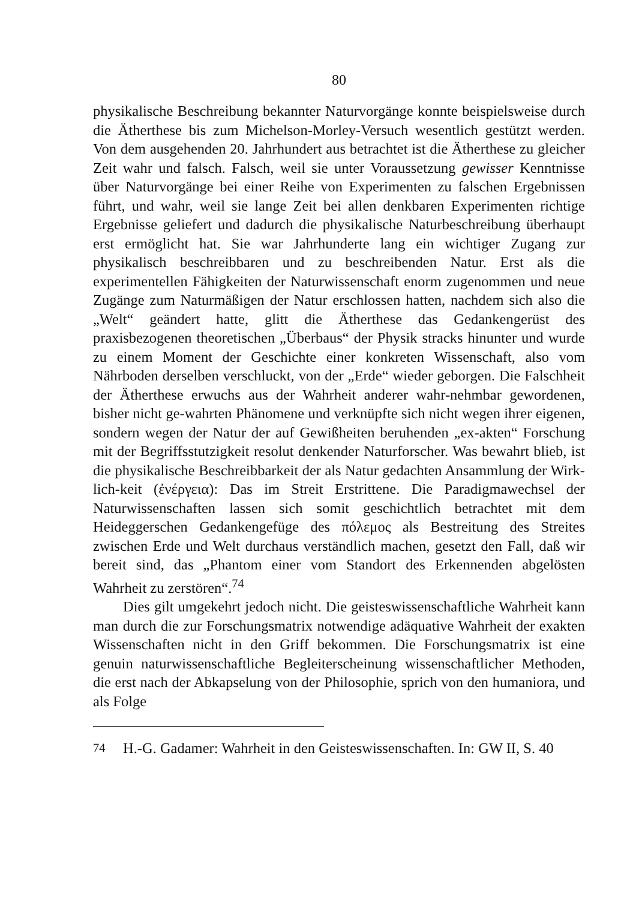80
physikalische Beschreibung bekannter Naturvorgänge konnte beispielsweise durch die Ätherthese bis zum Michelson-Morley-Versuch wesentlich gestützt werden. Von dem ausgehenden 20. Jahrhundert aus betrachtet ist die Ätherthese zu gleicher Zeit wahr und falsch. Falsch, weil sie unter Voraussetzung gewisser Kenntnisse über Naturvorgänge bei einer Reihe von Experimenten zu falschen Ergebnissen führt, und wahr, weil sie lange Zeit bei allen denkbaren Experimenten richtige Ergebnisse geliefert und dadurch die physikalische Naturbeschreibung überhaupt erst ermöglicht hat. Sie war Jahrhunderte lang ein wichtiger Zugang zur physikalisch beschreibbaren und zu beschreibenden Natur. Erst als die experimentellen Fähigkeiten der Naturwissenschaft enorm zugenommen und neue Zugänge zum Naturmäßigen der Natur erschlossen hatten, nachdem sich also die „Welt“ geändert hatte, glitt die Ätherthese das Gedankengerüst des praxisbezogenen theoretischen „Überbaus“ der Physik stracks hinunter und wurde zu einem Moment der Geschichte einer konkreten Wissenschaft, also vom Nährboden derselben verschluckt, von der „Erde“ wieder geborgen. Die Falschheit der Ätherthese erwuchs aus der Wahrheit anderer wahr-nehmbar gewordenen, bisher nicht ge-wahrten Phänomene und verknüpfte sich nicht wegen ihrer eigenen, sondern wegen der Natur der auf Gewißheiten beruhenden „ex-akten“ Forschung mit der Begriffsstutzigkeit resolut denkender Naturforscher. Was bewahrt blieb, ist die physikalische Beschreibbarkeit der als Natur gedachten Ansammlung der Wirk-lich-keit (ἐνέργεια): Das im Streit Erstrittene. Die Paradigmawechsel der Naturwissenschaften lassen sich somit geschichtlich betrachtet mit dem Heideggerschen Gedankengefüge des πόλεμος als Bestreitung des Streites zwischen Erde und Welt durchaus verständlich machen, gesetzt den Fall, daß wir bereit sind, das „Phantom einer vom Standort des Erkennenden abgelösten Wahrheit zu zerstören“.<sup>74</sup>
Dies gilt umgekehrt jedoch nicht. Die geisteswissenschaftliche Wahrheit kann man durch die zur Forschungsmatrix notwendige adäquative Wahrheit der exakten Wissenschaften nicht in den Griff bekommen. Die Forschungsmatrix ist eine genuin naturwissenschaftliche Begleiterscheinung wissenschaftlicher Methoden, die erst nach der Abkapselung von der Philosophie, sprich von den humaniora, und als Folge
<sup>74</sup> H.-G. Gadamer: Wahrheit in den Geisteswissenschaften. In: GW II, S. 40